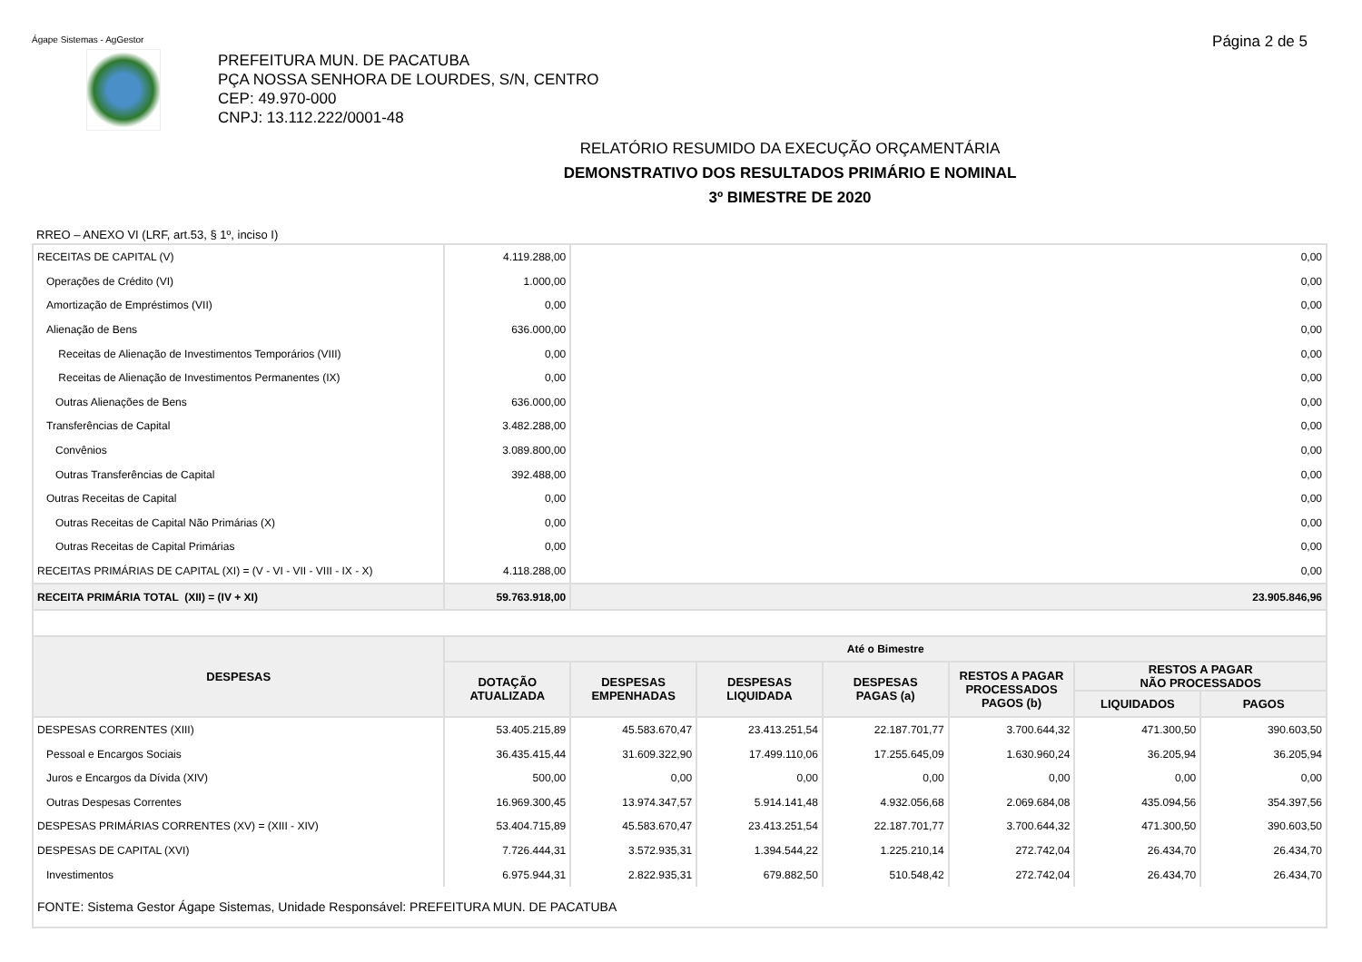Ágape Sistemas - AgGestor Página 2 de 5
PREFEITURA MUN. DE PACATUBA
PÇA NOSSA SENHORA DE LOURDES, S/N, CENTRO
CEP: 49.970-000
CNPJ: 13.112.222/0001-48
RELATÓRIO RESUMIDO DA EXECUÇÃO ORÇAMENTÁRIA
DEMONSTRATIVO DOS RESULTADOS PRIMÁRIO E NOMINAL
3º BIMESTRE DE 2020
RREO – ANEXO VI (LRF, art.53, § 1º, inciso I)
| RECEITAS DE CAPITAL (V) | 4.119.288,00 | 0,00 | | | | | |
| Operações de Crédito (VI) | 1.000,00 | 0,00 | | | | | |
| Amortização de Empréstimos (VII) | 0,00 | 0,00 | | | | | |
| Alienação de Bens | 636.000,00 | 0,00 | | | | | |
| Receitas de Alienação de Investimentos Temporários (VIII) | 0,00 | 0,00 | | | | | |
| Receitas de Alienação de Investimentos Permanentes (IX) | 0,00 | 0,00 | | | | | |
| Outras Alienações de Bens | 636.000,00 | 0,00 | | | | | |
| Transferências de Capital | 3.482.288,00 | 0,00 | | | | | |
| Convênios | 3.089.800,00 | 0,00 | | | | | |
| Outras Transferências de Capital | 392.488,00 | 0,00 | | | | | |
| Outras Receitas de Capital | 0,00 | 0,00 | | | | | |
| Outras Receitas de Capital Não Primárias (X) | 0,00 | 0,00 | | | | | |
| Outras Receitas de Capital Primárias | 0,00 | 0,00 | | | | | |
| RECEITAS PRIMÁRIAS DE CAPITAL (XI) = (V - VI - VII - VIII - IX - X) | 4.118.288,00 | 0,00 | | | | | |
| RECEITA PRIMÁRIA TOTAL (XII) = (IV + XI) | 59.763.918,00 | 23.905.846,96 | | | | | |
| DESPESAS | Até o Bimestre | | | | | | |
| | DOTAÇÃO ATUALIZADA | DESPESAS EMPENHADAS | DESPESAS LIQUIDADA | DESPESAS PAGAS (a) | RESTOS A PAGAR PROCESSADOS PAGOS (b) | RESTOS A PAGAR NÃO PROCESSADOS | |
| | | | | | | LIQUIDADOS | PAGOS |
| DESPESAS CORRENTES (XIII) | 53.405.215,89 | 45.583.670,47 | 23.413.251,54 | 22.187.701,77 | 3.700.644,32 | 471.300,50 | 390.603,50 |
| Pessoal e Encargos Sociais | 36.435.415,44 | 31.609.322,90 | 17.499.110,06 | 17.255.645,09 | 1.630.960,24 | 36.205,94 | 36.205,94 |
| Juros e Encargos da Dívida (XIV) | 500,00 | 0,00 | 0,00 | 0,00 | 0,00 | 0,00 | 0,00 |
| Outras Despesas Correntes | 16.969.300,45 | 13.974.347,57 | 5.914.141,48 | 4.932.056,68 | 2.069.684,08 | 435.094,56 | 354.397,56 |
| DESPESAS PRIMÁRIAS CORRENTES (XV) = (XIII - XIV) | 53.404.715,89 | 45.583.670,47 | 23.413.251,54 | 22.187.701,77 | 3.700.644,32 | 471.300,50 | 390.603,50 |
| DESPESAS DE CAPITAL (XVI) | 7.726.444,31 | 3.572.935,31 | 1.394.544,22 | 1.225.210,14 | 272.742,04 | 26.434,70 | 26.434,70 |
| Investimentos | 6.975.944,31 | 2.822.935,31 | 679.882,50 | 510.548,42 | 272.742,04 | 26.434,70 | 26.434,70 |
| FONTE: Sistema Gestor Ágape Sistemas, Unidade Responsável: PREFEITURA MUN. DE PACATUBA | | | | | | | |